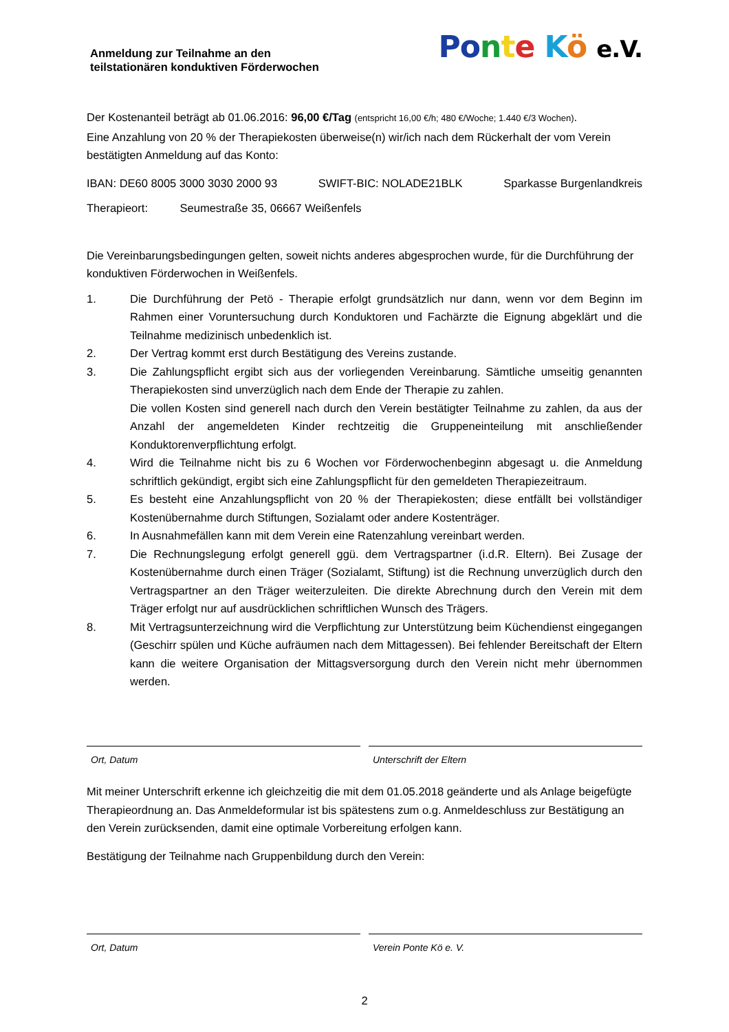Anmeldung zur Teilnahme an den
teilstationären konduktiven Förderwochen
Po nte Kö e.V.
Der Kostenanteil beträgt ab 01.06.2016: 96,00 €/Tag (entspricht 16,00 €/h; 480 €/Woche; 1.440 €/3 Wochen).
Eine Anzahlung von 20 % der Therapiekosten überweise(n) wir/ich nach dem Rückerhalt der vom Verein bestätigten Anmeldung auf das Konto:
IBAN: DE60 8005 3000 3030 2000 93 SWIFT-BIC: NOLADE21BLK Sparkasse Burgenlandkreis
Therapieort: Seumestraße 35, 06667 Weißenfels
Die Vereinbarungsbedingungen gelten, soweit nichts anderes abgesprochen wurde, für die Durchführung der konduktiven Förderwochen in Weißenfels.
1. Die Durchführung der Petö - Therapie erfolgt grundsätzlich nur dann, wenn vor dem Beginn im Rahmen einer Voruntersuchung durch Konduktoren und Fachärzte die Eignung abgeklärt und die Teilnahme medizinisch unbedenklich ist.
2. Der Vertrag kommt erst durch Bestätigung des Vereins zustande.
3. Die Zahlungspflicht ergibt sich aus der vorliegenden Vereinbarung. Sämtliche umseitig genannten Therapiekosten sind unverzüglich nach dem Ende der Therapie zu zahlen.
Die vollen Kosten sind generell nach durch den Verein bestätigter Teilnahme zu zahlen, da aus der Anzahl der angemeldeten Kinder rechtzeitig die Gruppeneinteilung mit anschließender Konduktorenverpflichtung erfolgt.
4. Wird die Teilnahme nicht bis zu 6 Wochen vor Förderwochenbeginn abgesagt u. die Anmeldung schriftlich gekündigt, ergibt sich eine Zahlungspflicht für den gemeldeten Therapiezeitraum.
5. Es besteht eine Anzahlungspflicht von 20 % der Therapiekosten; diese entfällt bei vollständiger Kostenübernahme durch Stiftungen, Sozialamt oder andere Kostenträger.
6. In Ausnahmefällen kann mit dem Verein eine Ratenzahlung vereinbart werden.
7. Die Rechnungslegung erfolgt generell ggü. dem Vertragspartner (i.d.R. Eltern). Bei Zusage der Kostenübernahme durch einen Träger (Sozialamt, Stiftung) ist die Rechnung unverzüglich durch den Vertragspartner an den Träger weiterzuleiten. Die direkte Abrechnung durch den Verein mit dem Träger erfolgt nur auf ausdrücklichen schriftlichen Wunsch des Trägers.
8. Mit Vertragsunterzeichnung wird die Verpflichtung zur Unterstützung beim Küchendienst eingegangen (Geschirr spülen und Küche aufräumen nach dem Mittagessen). Bei fehlender Bereitschaft der Eltern kann die weitere Organisation der Mittagsversorgung durch den Verein nicht mehr übernommen werden.
Ort, Datum Unterschrift der Eltern
Mit meiner Unterschrift erkenne ich gleichzeitig die mit dem 01.05.2018 geänderte und als Anlage beigefügte Therapieordnung an. Das Anmeldeformular ist bis spätestens zum o.g. Anmeldeschluss zur Bestätigung an den Verein zurücksenden, damit eine optimale Vorbereitung erfolgen kann.
Bestätigung der Teilnahme nach Gruppenbildung durch den Verein:
Ort, Datum Verein Ponte Kö e. V.
2